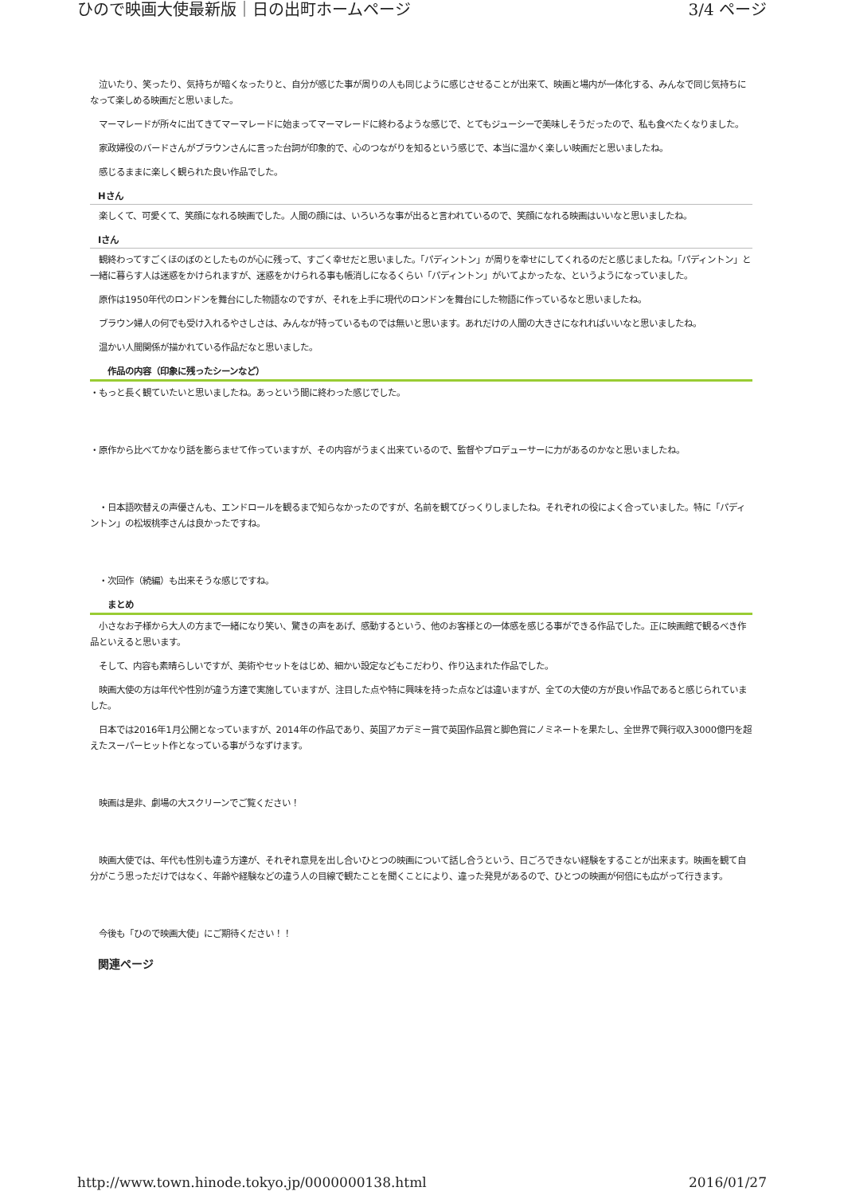ひので映画大使最新版｜日の出町ホームページ 3/4 ページ
　泣いたり、笑ったり、気持ちが暗くなったりと、自分が感じた事が周りの人も同じように感じさせることが出来て、映画と場内が一体化する、みんなで同じ気持ちになって楽しめる映画だと思いました。
　マーマレードが所々に出てきてマーマレードに始まってマーマレードに終わるような感じで、とてもジューシーで美味しそうだったので、私も食べたくなりました。
　家政婦役のバードさんがブラウンさんに言った台詞が印象的で、心のつながりを知るという感じで、本当に温かく楽しい映画だと思いましたね。
　感じるままに楽しく観られた良い作品でした。
Hさん
　楽しくて、可愛くて、笑顔になれる映画でした。人間の顔には、いろいろな事が出ると言われているので、笑顔になれる映画はいいなと思いましたね。
Iさん
　観終わってすごくほのぼのとしたものが心に残って、すごく幸せだと思いました。「パディントン」が周りを幸せにしてくれるのだと感じましたね。「パディントン」と一緒に暮らす人は迷惑をかけられますが、迷惑をかけられる事も帳消しになるくらい「パディントン」がいてよかったな、というようになっていました。
　原作は1950年代のロンドンを舞台にした物語なのですが、それを上手に現代のロンドンを舞台にした物語に作っているなと思いましたね。
　ブラウン婦人の何でも受け入れるやさしさは、みんなが持っているものでは無いと思います。あれだけの人間の大きさになれればいいなと思いましたね。
　温かい人間関係が描かれている作品だなと思いました。
作品の内容（印象に残ったシーンなど）
・もっと長く観ていたいと思いましたね。あっという間に終わった感じでした。
・原作から比べてかなり話を膨らませて作っていますが、その内容がうまく出来ているので、監督やプロデューサーに力があるのかなと思いましたね。
　・日本語吹替えの声優さんも、エンドロールを観るまで知らなかったのですが、名前を観てびっくりしましたね。それぞれの役によく合っていました。特に「パディントン」の松坂桃李さんは良かったですね。
　・次回作（続編）も出来そうな感じですね。
まとめ
　小さなお子様から大人の方まで一緒になり笑い、驚きの声をあげ、感動するという、他のお客様との一体感を感じる事ができる作品でした。正に映画館で観るべき作品といえると思います。
　そして、内容も素晴らしいですが、美術やセットをはじめ、細かい設定などもこだわり、作り込まれた作品でした。
　映画大使の方は年代や性別が違う方達で実施していますが、注目した点や特に興味を持った点などは違いますが、全ての大使の方が良い作品であると感じられていました。
　日本では2016年1月公開となっていますが、2014年の作品であり、英国アカデミー賞で英国作品賞と脚色賞にノミネートを果たし、全世界で興行収入3000億円を超えたスーパーヒット作となっている事がうなずけます。
　映画は是非、劇場の大スクリーンでご覧ください！
　映画大使では、年代も性別も違う方達が、それぞれ意見を出し合いひとつの映画について話し合うという、日ごろできない経験をすることが出来ます。映画を観て自分がこう思っただけではなく、年齢や経験などの違う人の目線で観たことを聞くことにより、違った発見があるので、ひとつの映画が何倍にも広がって行きます。
　今後も「ひので映画大使」にご期待ください！！
関連ページ
http://www.town.hinode.tokyo.jp/0000000138.html 2016/01/27